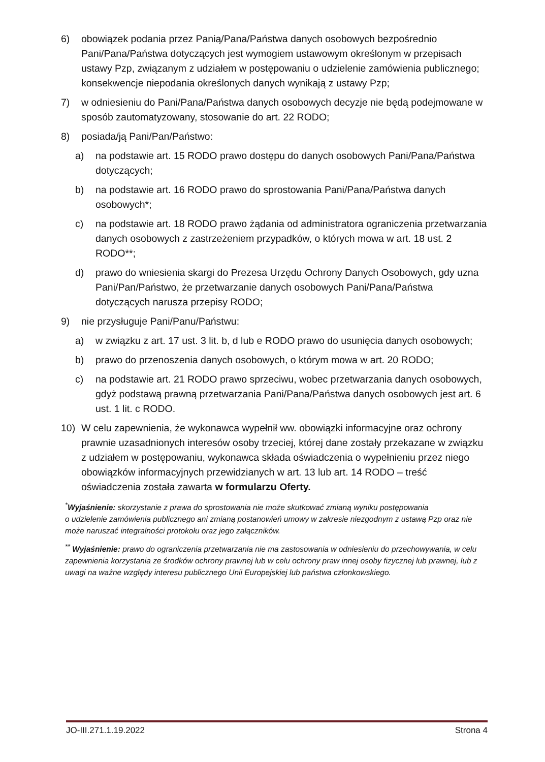6) obowiązek podania przez Panią/Pana/Państwa danych osobowych bezpośrednio Pani/Pana/Państwa dotyczących jest wymogiem ustawowym określonym w przepisach ustawy Pzp, związanym z udziałem w postępowaniu o udzielenie zamówienia publicznego; konsekwencje niepodania określonych danych wynikają z ustawy Pzp;
7) w odniesieniu do Pani/Pana/Państwa danych osobowych decyzje nie będą podejmowane w sposób zautomatyzowany, stosowanie do art. 22 RODO;
8) posiada/ją Pani/Pan/Państwo:
a) na podstawie art. 15 RODO prawo dostępu do danych osobowych Pani/Pana/Państwa dotyczących;
b) na podstawie art. 16 RODO prawo do sprostowania Pani/Pana/Państwa danych osobowych*;
c) na podstawie art. 18 RODO prawo żądania od administratora ograniczenia przetwarzania danych osobowych z zastrzeżeniem przypadków, o których mowa w art. 18 ust. 2 RODO**;
d) prawo do wniesienia skargi do Prezesa Urzędu Ochrony Danych Osobowych, gdy uzna Pani/Pan/Państwo, że przetwarzanie danych osobowych Pani/Pana/Państwa dotyczących narusza przepisy RODO;
9) nie przysługuje Pani/Panu/Państwu:
a) w związku z art. 17 ust. 3 lit. b, d lub e RODO prawo do usunięcia danych osobowych;
b) prawo do przenoszenia danych osobowych, o którym mowa w art. 20 RODO;
c) na podstawie art. 21 RODO prawo sprzeciwu, wobec przetwarzania danych osobowych, gdyż podstawą prawną przetwarzania Pani/Pana/Państwa danych osobowych jest art. 6 ust. 1 lit. c RODO.
10) W celu zapewnienia, że wykonawca wypełnił ww. obowiązki informacyjne oraz ochrony prawnie uzasadnionych interesów osoby trzeciej, której dane zostały przekazane w związku z udziałem w postępowaniu, wykonawca składa oświadczenia o wypełnieniu przez niego obowiązków informacyjnych przewidzianych w art. 13 lub art. 14 RODO – treść oświadczenia została zawarta w formularzu Oferty.
<sup>*</sup> Wyjaśnienie: skorzystanie z prawa do sprostowania nie może skutkować zmianą wyniku postępowania
o udzielenie zamówienia publicznego ani zmianą postanowień umowy w zakresie niezgodnym z ustawą Pzp oraz nie może naruszać integralności protokołu oraz jego załączników.
<sup>**</sup> Wyjaśnienie: prawo do ograniczenia przetwarzania nie ma zastosowania w odniesieniu do przechowywania, w celu zapewnienia korzystania ze środków ochrony prawnej lub w celu ochrony praw innej osoby fizycznej lub prawnej, lub z uwagi na ważne względy interesu publicznego Unii Europejskiej lub państwa członkowskiego.
JO-III.271.1.19.2022 Strona 4